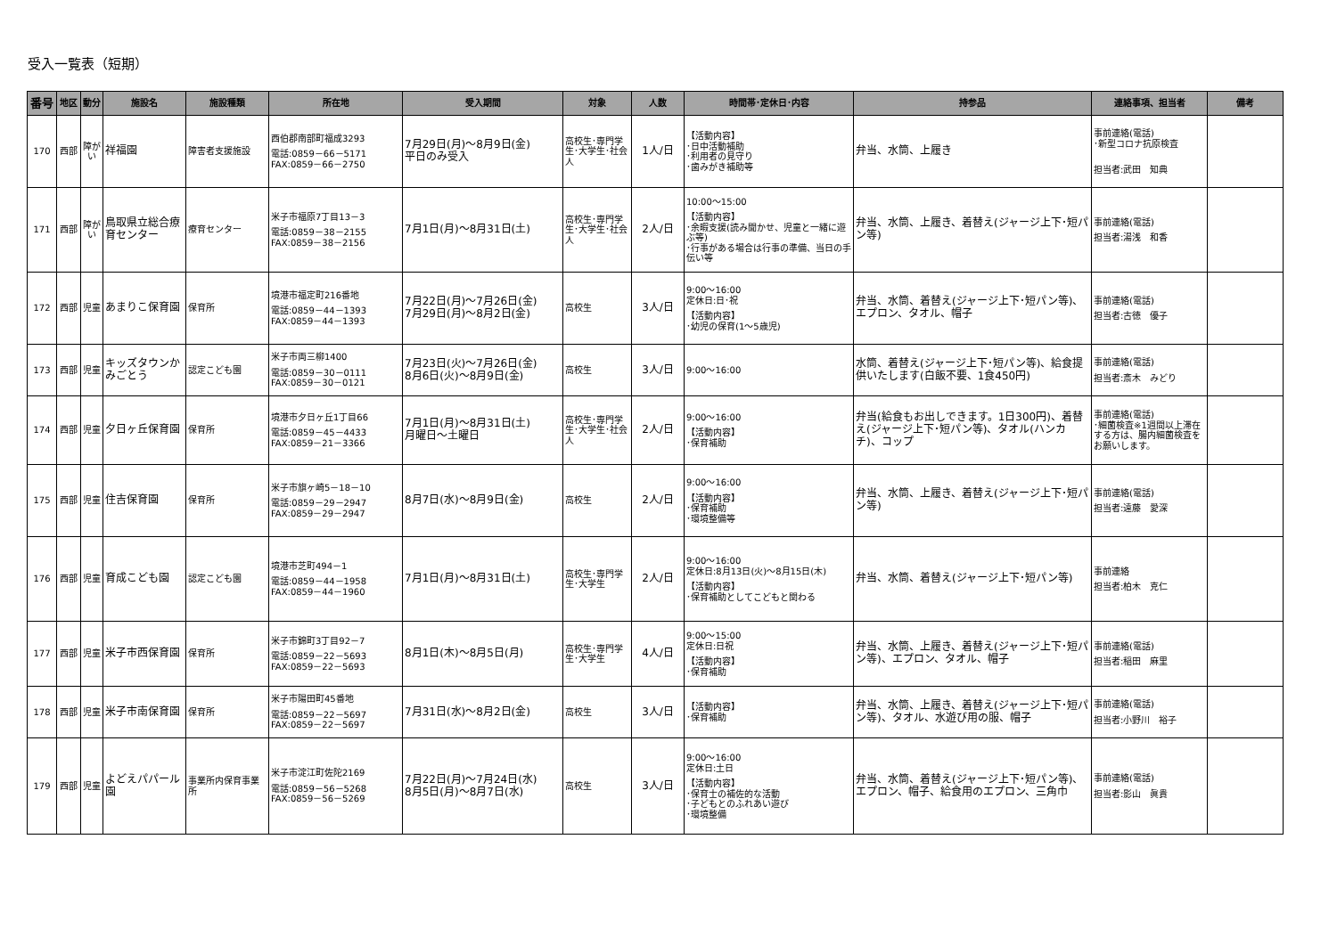受入一覧表（短期）
| 番号 | 地区 | 動分 | 施設名 | 施設種類 | 所在地 | 受入期間 | 対象 | 人数 | 時間帯･定休日･内容 | 持参品 | 連絡事項、担当者 | 備考 |
| --- | --- | --- | --- | --- | --- | --- | --- | --- | --- | --- | --- | --- |
| 170 | 西部 | 障がい | 祥福園 | 障害者支援施設 | 西伯郡南部町福成3293 電話:0859－66－5171 FAX:0859－66－2750 | 7月29日(月)～8月9日(金) 平日のみ受入 | 高校生･専門学生･大学生･社会人 | 1人/日 | 【活動内容】 ･日中活動補助 ･利用者の見守り ･歯みがき補助等 | 弁当、水筒、上履き | 事前連絡(電話) ･新型コロナ抗原検査 担当者:武田 知典 | |
| 171 | 西部 | 障がい | 鳥取県立総合療育センター | 療育センター | 米子市福原7丁目13－3 電話:0859－38－2155 FAX:0859－38－2156 | 7月1日(月)～8月31日(土) | 高校生･専門学生･大学生･社会人 | 2人/日 | 10:00～15:00 【活動内容】 ･余暇支援(読み聞かせ、児童と一緒に遊ぶ等) ･行事がある場合は行事の準備、当日の手伝い等 | 弁当、水筒、上履き、着替え(ジャージ上下･短パン等) | 事前連絡(電話) 担当者:湯浅 和香 | |
| 172 | 西部 | 児童 | あまりこ保育園 | 保育所 | 境港市福定町216番地 電話:0859－44－1393 FAX:0859－44－1393 | 7月22日(月)～7月26日(金) 7月29日(月)～8月2日(金) | 高校生 | 3人/日 | 9:00～16:00 定休日:日･祝 【活動内容】 ･幼児の保育(1～5歳児) | 弁当、水筒、着替え(ジャージ上下･短パン等)、エプロン、タオル、帽子 | 事前連絡(電話) 担当者:古徳 優子 | |
| 173 | 西部 | 児童 | キッズタウンかみごとう | 認定こども園 | 米子市両三柳1400 電話:0859－30－0111 FAX:0859－30－0121 | 7月23日(火)～7月26日(金) 8月6日(火)～8月9日(金) | 高校生 | 3人/日 | 9:00～16:00 | 水筒、着替え(ジャージ上下･短パン等)、給食提供いたします(白飯不要、1食450円) | 事前連絡(電話) 担当者:斎木 みどり | |
| 174 | 西部 | 児童 | 夕日ヶ丘保育園 | 保育所 | 境港市夕日ヶ丘1丁目66 電話:0859－45－4433 FAX:0859－21－3366 | 7月1日(月)～8月31日(土) 月曜日～土曜日 | 高校生･専門学生･大学生･社会人 | 2人/日 | 9:00～16:00 【活動内容】 ･保育補助 | 弁当(給食もお出しできます。1日300円)、着替え(ジャージ上下･短パン等)、タオル(ハンカチ)、コップ | 事前連絡(電話) ･細菌検査※1週間以上滞在する方は、腸内細菌検査をお願いします。 | |
| 175 | 西部 | 児童 | 住吉保育園 | 保育所 | 米子市旗ヶ崎5－18－10 電話:0859－29－2947 FAX:0859－29－2947 | 8月7日(水)～8月9日(金) | 高校生 | 2人/日 | 9:00～16:00 【活動内容】 ･保育補助 ･環境整備等 | 弁当、水筒、上履き、着替え(ジャージ上下･短パン等) | 事前連絡(電話) 担当者:遠藤 愛深 | |
| 176 | 西部 | 児童 | 育成こども園 | 認定こども園 | 境港市芝町494－1 電話:0859－44－1958 FAX:0859－44－1960 | 7月1日(月)～8月31日(土) | 高校生･専門学生･大学生 | 2人/日 | 9:00～16:00 定休日:8月13日(火)～8月15日(木) 【活動内容】 ･保育補助としてこどもと関わる | 弁当、水筒、着替え(ジャージ上下･短パン等) | 事前連絡 担当者:柏木 克仁 | |
| 177 | 西部 | 児童 | 米子市西保育園 | 保育所 | 米子市錦町3丁目92－7 電話:0859－22－5693 FAX:0859－22－5693 | 8月1日(木)～8月5日(月) | 高校生･専門学生･大学生 | 4人/日 | 9:00～15:00 定休日:日祝 【活動内容】 ･保育補助 | 弁当、水筒、上履き、着替え(ジャージ上下･短パン等)、エプロン、タオル、帽子 | 事前連絡(電話) 担当者:稲田 麻里 | |
| 178 | 西部 | 児童 | 米子市南保育園 | 保育所 | 米子市陽田町45番地 電話:0859－22－5697 FAX:0859－22－5697 | 7月31日(水)～8月2日(金) | 高校生 | 3人/日 | 【活動内容】 ･保育補助 | 弁当、水筒、上履き、着替え(ジャージ上下･短パン等)、タオル、水遊び用の服、帽子 | 事前連絡(電話) 担当者:小野川 裕子 | |
| 179 | 西部 | 児童 | よどえパパール園 | 事業所内保育事業所 | 米子市淀江町佐陀2169 電話:0859－56－5268 FAX:0859－56－5269 | 7月22日(月)～7月24日(水) 8月5日(月)～8月7日(水) | 高校生 | 3人/日 | 9:00～16:00 定休日:土日 【活動内容】 ･保育士の補佐的な活動 ･子どもとのふれあい遊び ･環境整備 | 弁当、水筒、着替え(ジャージ上下･短パン等)、エプロン、帽子、給食用のエプロン、三角巾 | 事前連絡(電話) 担当者:影山 眞貴 | |